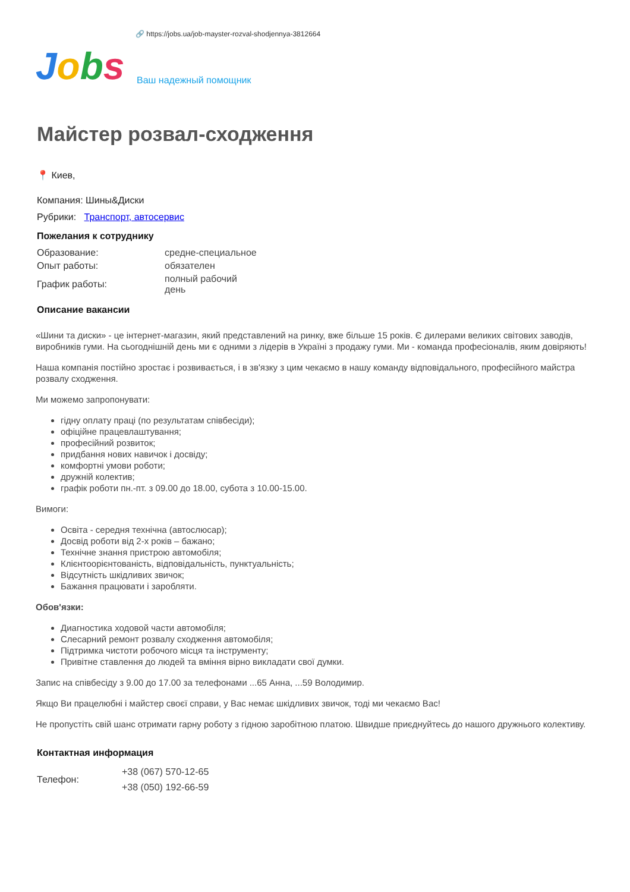🔗 https://jobs.ua/job-mayster-rozval-shodjennya-3812664
Jobs
Ваш надежный помощник
Майстер розвал-сходження
📍 Киев,
Компания: Шины&Диски
Рубрики: Транспорт, автосервис
Пожелания к сотруднику
| Образование: | средне-специальное |
| Опыт работы: | обязателен |
| График работы: | полный рабочий день |
Описание вакансии
«Шини та диски» - це інтернет-магазин, який представлений на ринку, вже більше 15 років. Є дилерами великих світових заводів, виробників гуми. На сьогоднішній день ми є одними з лідерів в Україні з продажу гуми. Ми - команда професіоналів, яким довіряють!
Наша компанія постійно зростає і розвивається, і в зв'язку з цим чекаємо в нашу команду відповідального, професійного майстра розвалу сходження.
Ми можемо запропонувати:
гідну оплату праці (по результатам співбесіди);
офіційне працевлаштування;
професійний розвиток;
придбання нових навичок і досвіду;
комфортні умови роботи;
дружній колектив;
графік роботи пн.-пт. з 09.00 до 18.00, субота з 10.00-15.00.
Вимоги:
Освіта - середня технічна (автослюсар);
Досвід роботи від 2-х років – бажано;
Технічне знання пристрою автомобіля;
Клієнтоорієнтованість, відповідальність, пунктуальність;
Відсутність шкідливих звичок;
Бажання працювати і заробляти.
Обов'язки:
Диагностика ходовой части автомобіля;
Слесарний ремонт розвалу сходження автомобіля;
Підтримка чистоти робочого місця та інструменту;
Привітне ставлення до людей та вміння вірно викладати свої думки.
Запис на співбесіду з 9.00 до 17.00 за телефонами ...65 Анна, ...59 Володимир.
Якщо Ви працелюбні і майстер своєї справи, у Вас немає шкідливих звичок, тоді ми чекаємо Вас!
Не пропустіть свій шанс отримати гарну роботу з гідною заробітною платою. Швидше приєднуйтесь до нашого дружнього колективу.
Контактная информация
| Телефон: | +38 (067) 570-12-65 +38 (050) 192-66-59 |